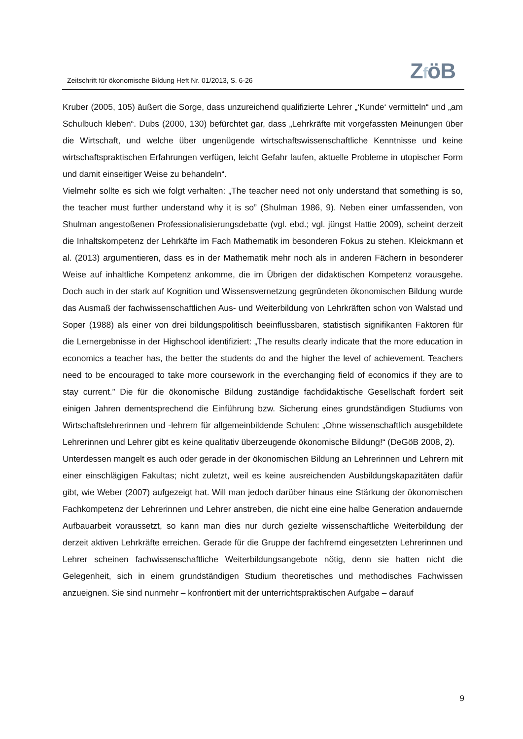Zeitschrift für ökonomische Bildung Heft Nr. 01/2013, S. 6-26
ZföB
Kruber (2005, 105) äußert die Sorge, dass unzureichend qualifizierte Lehrer „‘Kunde‘ vermitteln“ und „am Schulbuch kleben“. Dubs (2000, 130) befürchtet gar, dass „Lehrkräfte mit vorgefassten Meinungen über die Wirtschaft, und welche über ungenügende wirtschaftswissenschaftliche Kenntnisse und keine wirtschaftspraktischen Erfahrungen verfügen, leicht Gefahr laufen, aktuelle Probleme in utopischer Form und damit einseitiger Weise zu behandeln“.
Vielmehr sollte es sich wie folgt verhalten: „The teacher need not only understand that something is so, the teacher must further understand why it is so” (Shulman 1986, 9). Neben einer umfassenden, von Shulman angestoßenen Professionalisierungsdebatte (vgl. ebd.; vgl. jüngst Hattie 2009), scheint derzeit die Inhaltskompetenz der Lehrkäfte im Fach Mathematik im besonderen Fokus zu stehen. Kleickmann et al. (2013) argumentieren, dass es in der Mathematik mehr noch als in anderen Fächern in besonderer Weise auf inhaltliche Kompetenz ankomme, die im Übrigen der didaktischen Kompetenz vorausgehe. Doch auch in der stark auf Kognition und Wissensvernetzung gegründeten ökonomischen Bildung wurde das Ausmaß der fachwissenschaftlichen Aus- und Weiterbildung von Lehrkräften schon von Walstad und Soper (1988) als einer von drei bildungspolitisch beeinflussbaren, statistisch signifikanten Faktoren für die Lernergebnisse in der Highschool identifiziert: „The results clearly indicate that the more education in economics a teacher has, the better the students do and the higher the level of achievement. Teachers need to be encouraged to take more coursework in the everchanging field of economics if they are to stay current.” Die für die ökonomische Bildung zuständige fachdidaktische Gesellschaft fordert seit einigen Jahren dementsprechend die Einführung bzw. Sicherung eines grundständigen Studiums von Wirtschaftslehrerinnen und -lehrern für allgemeinbildende Schulen: „Ohne wissenschaftlich ausgebildete Lehrerinnen und Lehrer gibt es keine qualitativ überzeugende ökonomische Bildung!“ (DeGöB 2008, 2).
Unterdessen mangelt es auch oder gerade in der ökonomischen Bildung an Lehrerinnen und Lehrern mit einer einschlägigen Fakultas; nicht zuletzt, weil es keine ausreichenden Ausbildungskapazitäten dafür gibt, wie Weber (2007) aufgezeigt hat. Will man jedoch darüber hinaus eine Stärkung der ökonomischen Fachkompetenz der Lehrerinnen und Lehrer anstreben, die nicht eine eine halbe Generation andauernde Aufbauarbeit voraussetzt, so kann man dies nur durch gezielte wissenschaftliche Weiterbildung der derzeit aktiven Lehrkräfte erreichen. Gerade für die Gruppe der fachfremd eingesetzten Lehrerinnen und Lehrer scheinen fachwissenschaftliche Weiterbildungsangebote nötig, denn sie hatten nicht die Gelegenheit, sich in einem grundständigen Studium theoretisches und methodisches Fachwissen anzueignen. Sie sind nunmehr – konfrontiert mit der unterrichtspraktischen Aufgabe – darauf
9